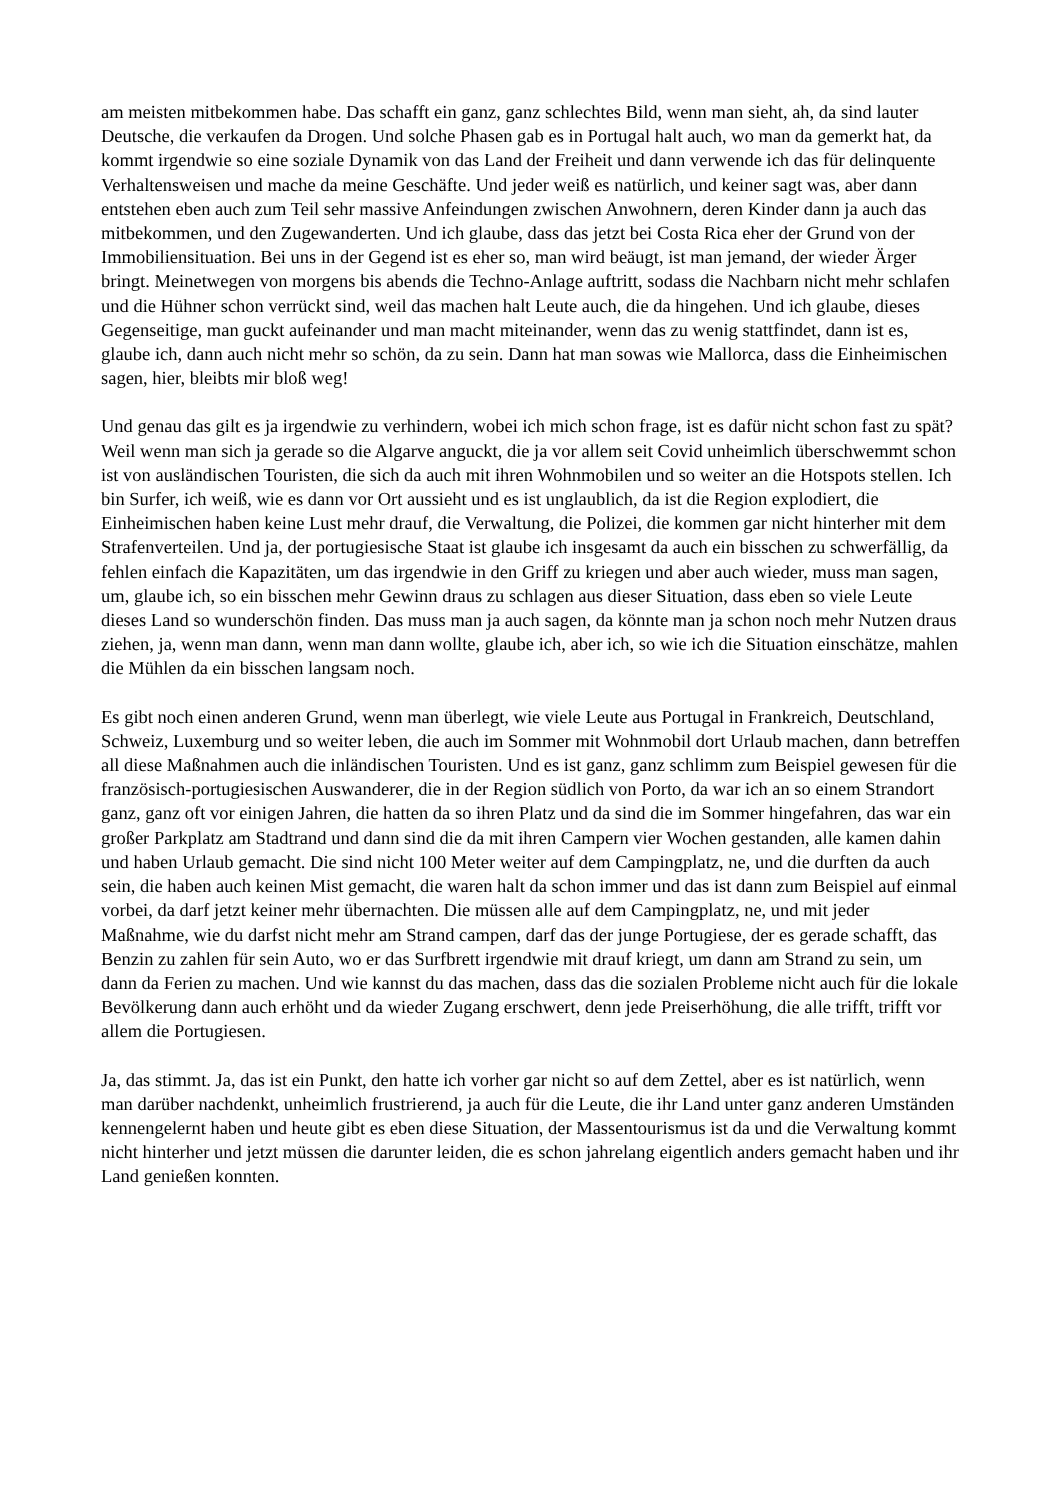am meisten mitbekommen habe. Das schafft ein ganz, ganz schlechtes Bild, wenn man sieht, ah, da sind lauter Deutsche, die verkaufen da Drogen. Und solche Phasen gab es in Portugal halt auch, wo man da gemerkt hat, da kommt irgendwie so eine soziale Dynamik von das Land der Freiheit und dann verwende ich das für delinquente Verhaltensweisen und mache da meine Geschäfte. Und jeder weiß es natürlich, und keiner sagt was, aber dann entstehen eben auch zum Teil sehr massive Anfeindungen zwischen Anwohnern, deren Kinder dann ja auch das mitbekommen, und den Zugewanderten. Und ich glaube, dass das jetzt bei Costa Rica eher der Grund von der Immobiliensituation. Bei uns in der Gegend ist es eher so, man wird beäugt, ist man jemand, der wieder Ärger bringt. Meinetwegen von morgens bis abends die Techno-Anlage auftritt, sodass die Nachbarn nicht mehr schlafen und die Hühner schon verrückt sind, weil das machen halt Leute auch, die da hingehen. Und ich glaube, dieses Gegenseitige, man guckt aufeinander und man macht miteinander, wenn das zu wenig stattfindet, dann ist es, glaube ich, dann auch nicht mehr so schön, da zu sein. Dann hat man sowas wie Mallorca, dass die Einheimischen sagen, hier, bleibts mir bloß weg!
Und genau das gilt es ja irgendwie zu verhindern, wobei ich mich schon frage, ist es dafür nicht schon fast zu spät? Weil wenn man sich ja gerade so die Algarve anguckt, die ja vor allem seit Covid unheimlich überschwemmt schon ist von ausländischen Touristen, die sich da auch mit ihren Wohnmobilen und so weiter an die Hotspots stellen. Ich bin Surfer, ich weiß, wie es dann vor Ort aussieht und es ist unglaublich, da ist die Region explodiert, die Einheimischen haben keine Lust mehr drauf, die Verwaltung, die Polizei, die kommen gar nicht hinterher mit dem Strafenverteilen. Und ja, der portugiesische Staat ist glaube ich insgesamt da auch ein bisschen zu schwerfällig, da fehlen einfach die Kapazitäten, um das irgendwie in den Griff zu kriegen und aber auch wieder, muss man sagen, um, glaube ich, so ein bisschen mehr Gewinn draus zu schlagen aus dieser Situation, dass eben so viele Leute dieses Land so wunderschön finden. Das muss man ja auch sagen, da könnte man ja schon noch mehr Nutzen draus ziehen, ja, wenn man dann, wenn man dann wollte, glaube ich, aber ich, so wie ich die Situation einschätze, mahlen die Mühlen da ein bisschen langsam noch.
Es gibt noch einen anderen Grund, wenn man überlegt, wie viele Leute aus Portugal in Frankreich, Deutschland, Schweiz, Luxemburg und so weiter leben, die auch im Sommer mit Wohnmobil dort Urlaub machen, dann betreffen all diese Maßnahmen auch die inländischen Touristen. Und es ist ganz, ganz schlimm zum Beispiel gewesen für die französisch-portugiesischen Auswanderer, die in der Region südlich von Porto, da war ich an so einem Strandort ganz, ganz oft vor einigen Jahren, die hatten da so ihren Platz und da sind die im Sommer hingefahren, das war ein großer Parkplatz am Stadtrand und dann sind die da mit ihren Campern vier Wochen gestanden, alle kamen dahin und haben Urlaub gemacht. Die sind nicht 100 Meter weiter auf dem Campingplatz, ne, und die durften da auch sein, die haben auch keinen Mist gemacht, die waren halt da schon immer und das ist dann zum Beispiel auf einmal vorbei, da darf jetzt keiner mehr übernachten. Die müssen alle auf dem Campingplatz, ne, und mit jeder Maßnahme, wie du darfst nicht mehr am Strand campen, darf das der junge Portugiese, der es gerade schafft, das Benzin zu zahlen für sein Auto, wo er das Surfbrett irgendwie mit drauf kriegt, um dann am Strand zu sein, um dann da Ferien zu machen. Und wie kannst du das machen, dass das die sozialen Probleme nicht auch für die lokale Bevölkerung dann auch erhöht und da wieder Zugang erschwert, denn jede Preiserhöhung, die alle trifft, trifft vor allem die Portugiesen.
Ja, das stimmt. Ja, das ist ein Punkt, den hatte ich vorher gar nicht so auf dem Zettel, aber es ist natürlich, wenn man darüber nachdenkt, unheimlich frustrierend, ja auch für die Leute, die ihr Land unter ganz anderen Umständen kennengelernt haben und heute gibt es eben diese Situation, der Massentourismus ist da und die Verwaltung kommt nicht hinterher und jetzt müssen die darunter leiden, die es schon jahrelang eigentlich anders gemacht haben und ihr Land genießen konnten.